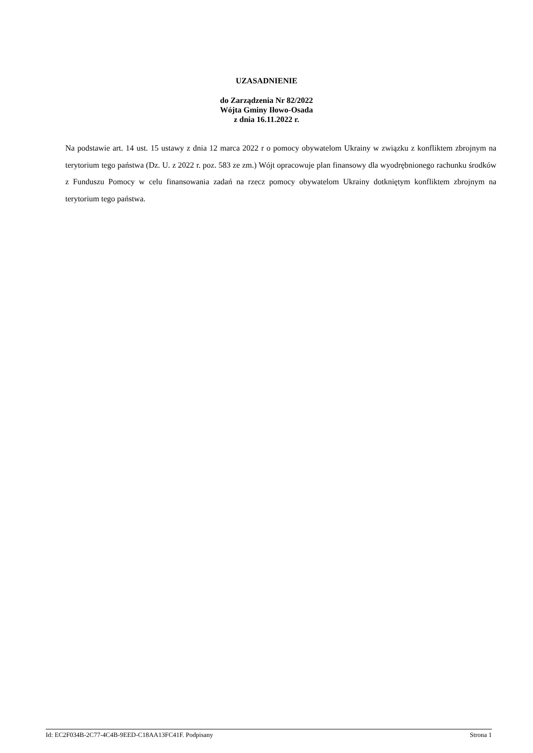UZASADNIENIE
do Zarządzenia Nr 82/2022
Wójta Gminy Iłowo-Osada
z dnia 16.11.2022 r.
Na podstawie art. 14 ust. 15 ustawy z dnia 12 marca 2022 r o pomocy obywatelom Ukrainy w związku z konfliktem zbrojnym na terytorium tego państwa (Dz. U. z 2022 r. poz. 583 ze zm.) Wójt opracowuje plan finansowy dla wyodrębnionego rachunku środków z Funduszu Pomocy w celu finansowania zadań na rzecz pomocy obywatelom Ukrainy dotkniętym konfliktem zbrojnym na terytorium tego państwa.
Id: EC2F034B-2C77-4C4B-9EED-C18AA13FC41F. Podpisany Strona 1